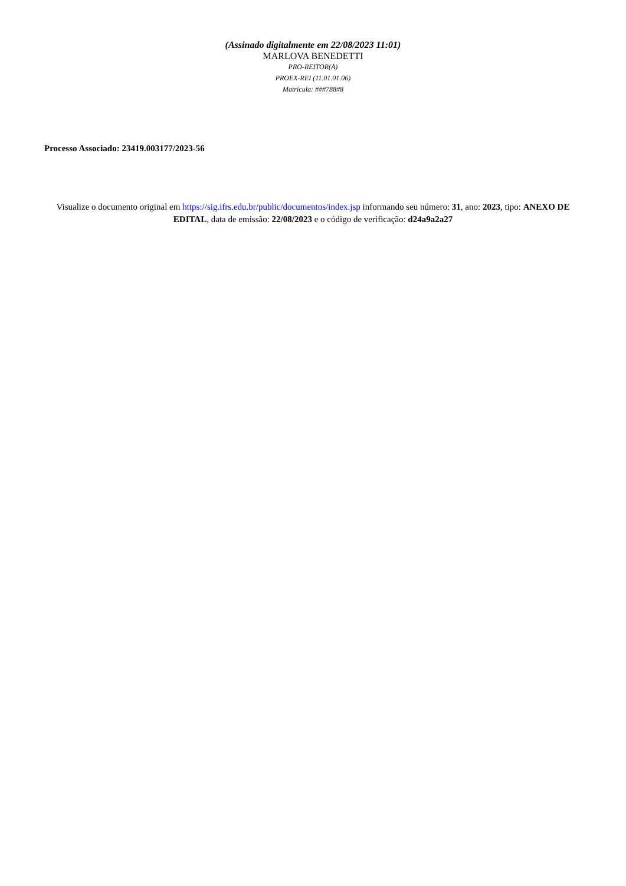(Assinado digitalmente em 22/08/2023 11:01)
MARLOVA BENEDETTI
PRO-REITOR(A)
PROEX-REI (11.01.01.06)
Matrícula: ###788#8
Processo Associado: 23419.003177/2023-56
Visualize o documento original em https://sig.ifrs.edu.br/public/documentos/index.jsp informando seu número: 31, ano: 2023, tipo: ANEXO DE EDITAL, data de emissão: 22/08/2023 e o código de verificação: d24a9a2a27